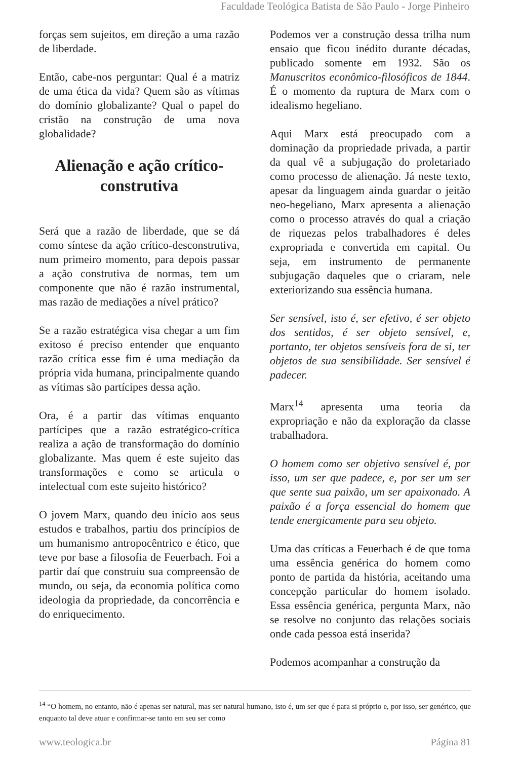Faculdade Teológica Batista de São Paulo - Jorge Pinheiro
forças sem sujeitos, em direção a uma razão de liberdade.
Então, cabe-nos perguntar: Qual é a matriz de uma ética da vida? Quem são as vítimas do domínio globalizante? Qual o papel do cristão na construção de uma nova globalidade?
Alienação e ação crítico-construtiva
Será que a razão de liberdade, que se dá como síntese da ação crítico-desconstrutiva, num primeiro momento, para depois passar a ação construtiva de normas, tem um componente que não é razão instrumental, mas razão de mediações a nível prático?
Se a razão estratégica visa chegar a um fim exitoso é preciso entender que enquanto razão crítica esse fim é uma mediação da própria vida humana, principalmente quando as vítimas são partícipes dessa ação.
Ora, é a partir das vítimas enquanto partícipes que a razão estratégico-crítica realiza a ação de transformação do domínio globalizante. Mas quem é este sujeito das transformações e como se articula o intelectual com este sujeito histórico?
O jovem Marx, quando deu início aos seus estudos e trabalhos, partiu dos princípios de um humanismo antropocêntrico e ético, que teve por base a filosofia de Feuerbach. Foi a partir daí que construiu sua compreensão de mundo, ou seja, da economia política como ideologia da propriedade, da concorrência e do enriquecimento.
Podemos ver a construção dessa trilha num ensaio que ficou inédito durante décadas, publicado somente em 1932. São os Manuscritos econômico-filosóficos de 1844. É o momento da ruptura de Marx com o idealismo hegeliano.
Aqui Marx está preocupado com a dominação da propriedade privada, a partir da qual vê a subjugação do proletariado como processo de alienação. Já neste texto, apesar da linguagem ainda guardar o jeitão neo-hegeliano, Marx apresenta a alienação como o processo através do qual a criação de riquezas pelos trabalhadores é deles expropriada e convertida em capital. Ou seja, em instrumento de permanente subjugação daqueles que o criaram, nele exteriorizando sua essência humana.
Ser sensível, isto é, ser efetivo, é ser objeto dos sentidos, é ser objeto sensível, e, portanto, ter objetos sensíveis fora de si, ter objetos de sua sensibilidade. Ser sensível é padecer.
Marx<sup>14</sup> apresenta uma teoria da expropriação e não da exploração da classe trabalhadora.
O homem como ser objetivo sensível é, por isso, um ser que padece, e, por ser um ser que sente sua paixão, um ser apaixonado. A paixão é a força essencial do homem que tende energicamente para seu objeto.
Uma das críticas a Feuerbach é de que toma uma essência genérica do homem como ponto de partida da história, aceitando uma concepção particular do homem isolado. Essa essência genérica, pergunta Marx, não se resolve no conjunto das relações sociais onde cada pessoa está inserida?
Podemos acompanhar a construção da
<sup>14</sup> “O homem, no entanto, não é apenas ser natural, mas ser natural humano, isto é, um ser que é para si próprio e, por isso, ser genérico, que enquanto tal deve atuar e confirmar-se tanto em seu ser como
www.teologica.br Página 81